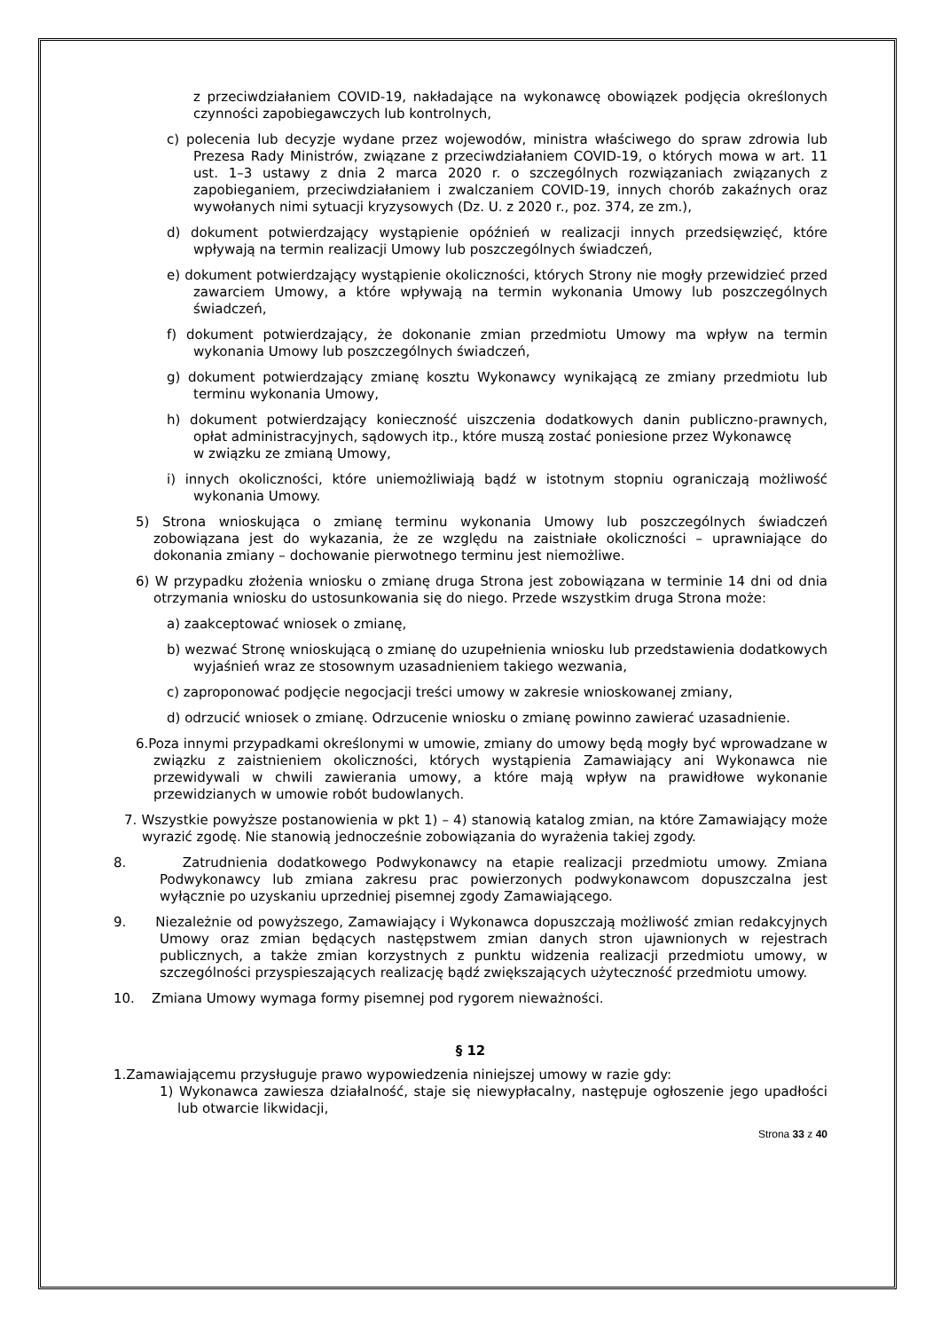z przeciwdziałaniem COVID-19, nakładające na wykonawcę obowiązek podjęcia określonych czynności zapobiegawczych lub kontrolnych,
c) polecenia lub decyzje wydane przez wojewodów, ministra właściwego do spraw zdrowia lub Prezesa Rady Ministrów, związane z przeciwdziałaniem COVID-19, o których mowa w art. 11 ust. 1–3 ustawy z dnia 2 marca 2020 r. o szczególnych rozwiązaniach związanych z zapobieganiem, przeciwdziałaniem i zwalczaniem COVID-19, innych chorób zakaźnych oraz wywołanych nimi sytuacji kryzysowych (Dz. U. z 2020 r., poz. 374, ze zm.),
d) dokument potwierdzający wystąpienie opóźnień w realizacji innych przedsięwzięć, które wpływają na termin realizacji Umowy lub poszczególnych świadczeń,
e) dokument potwierdzający wystąpienie okoliczności, których Strony nie mogły przewidzieć przed zawarciem Umowy, a które wpływają na termin wykonania Umowy lub poszczególnych świadczeń,
f) dokument potwierdzający, że dokonanie zmian przedmiotu Umowy ma wpływ na termin wykonania Umowy lub poszczególnych świadczeń,
g) dokument potwierdzający zmianę kosztu Wykonawcy wynikającą ze zmiany przedmiotu lub terminu wykonania Umowy,
h) dokument potwierdzający konieczność uiszczenia dodatkowych danin publiczno-prawnych, opłat administracyjnych, sądowych itp., które muszą zostać poniesione przez Wykonawcę
w związku ze zmianą Umowy,
i) innych okoliczności, które uniemożliwiają bądź w istotnym stopniu ograniczają możliwość wykonania Umowy.
5) Strona wnioskująca o zmianę terminu wykonania Umowy lub poszczególnych świadczeń zobowiązana jest do wykazania, że ze względu na zaistniałe okoliczności – uprawniające do dokonania zmiany – dochowanie pierwotnego terminu jest niemożliwe.
6) W przypadku złożenia wniosku o zmianę druga Strona jest zobowiązana w terminie 14 dni od dnia otrzymania wniosku do ustosunkowania się do niego. Przede wszystkim druga Strona może:
a) zaakceptować wniosek o zmianę,
b) wezwać Stronę wnioskującą o zmianę do uzupełnienia wniosku lub przedstawienia dodatkowych wyjaśnień wraz ze stosownym uzasadnieniem takiego wezwania,
c) zaproponować podjęcie negocjacji treści umowy w zakresie wnioskowanej zmiany,
d) odrzucić wniosek o zmianę. Odrzucenie wniosku o zmianę powinno zawierać uzasadnienie.
6.Poza innymi przypadkami określonymi w umowie, zmiany do umowy będą mogły być wprowadzane w związku z zaistnieniem okoliczności, których wystąpienia Zamawiający ani Wykonawca nie przewidywali w chwili zawierania umowy, a które mają wpływ na prawidłowe wykonanie przewidzianych w umowie robót budowlanych.
7. Wszystkie powyższe postanowienia w pkt 1) – 4) stanowią katalog zmian, na które Zamawiający może wyrazić zgodę. Nie stanowią jednocześnie zobowiązania do wyrażenia takiej zgody.
8. Zatrudnienia dodatkowego Podwykonawcy na etapie realizacji przedmiotu umowy. Zmiana Podwykonawcy lub zmiana zakresu prac powierzonych podwykonawcom dopuszczalna jest wyłącznie po uzyskaniu uprzedniej pisemnej zgody Zamawiającego.
9. Niezależnie od powyższego, Zamawiający i Wykonawca dopuszczają możliwość zmian redakcyjnych Umowy oraz zmian będących następstwem zmian danych stron ujawnionych w rejestrach publicznych, a także zmian korzystnych z punktu widzenia realizacji przedmiotu umowy, w szczególności przyspieszających realizację bądź zwiększających użyteczność przedmiotu umowy.
10. Zmiana Umowy wymaga formy pisemnej pod rygorem nieważności.
§ 12
1.Zamawiającemu przysługuje prawo wypowiedzenia niniejszej umowy w razie gdy:
1) Wykonawca zawiesza działalność, staje się niewypłacalny, następuje ogłoszenie jego upadłości lub otwarcie likwidacji,
Strona 33 z 40